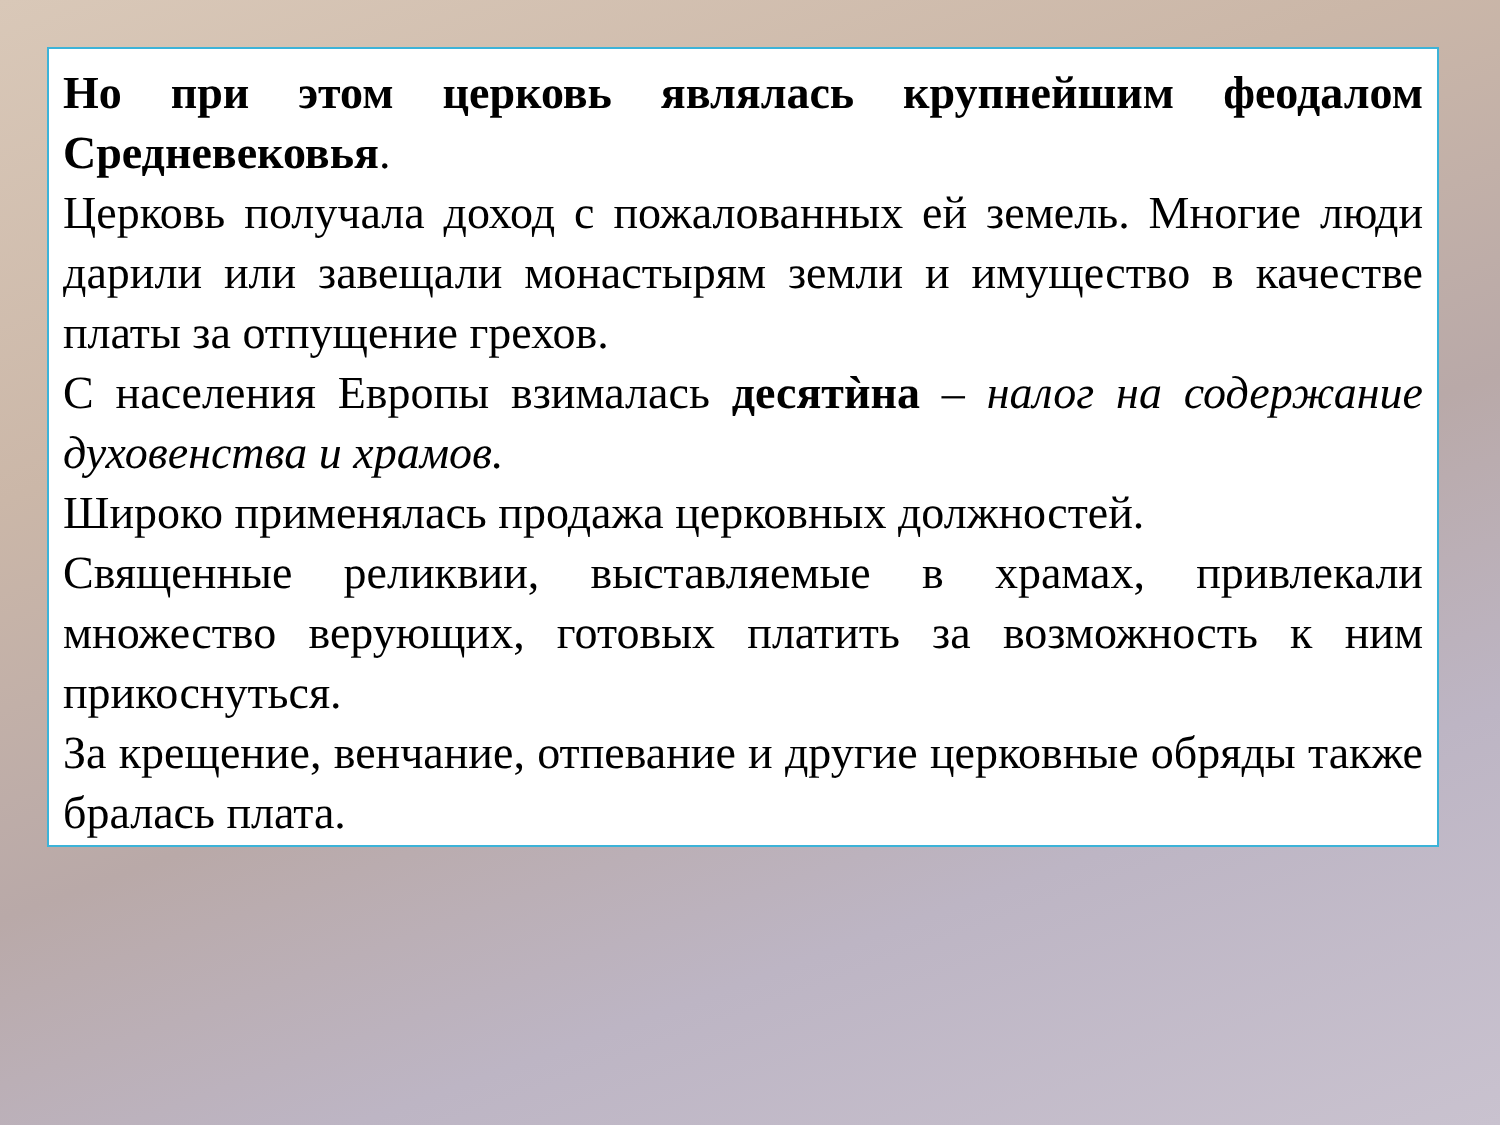Но при этом церковь являлась крупнейшим феодалом Средневековья.
Церковь получала доход с пожалованных ей земель. Многие люди дарили или завещали монастырям земли и имущество в качестве платы за отпущение грехов.
С населения Европы взималась десятѝна – налог на содержание духовенства и храмов.
Широко применялась продажа церковных должностей.
Священные реликвии, выставляемые в храмах, привлекали множество верующих, готовых платить за возможность к ним прикоснуться.
За крещение, венчание, отпевание и другие церковные обряды также бралась плата.